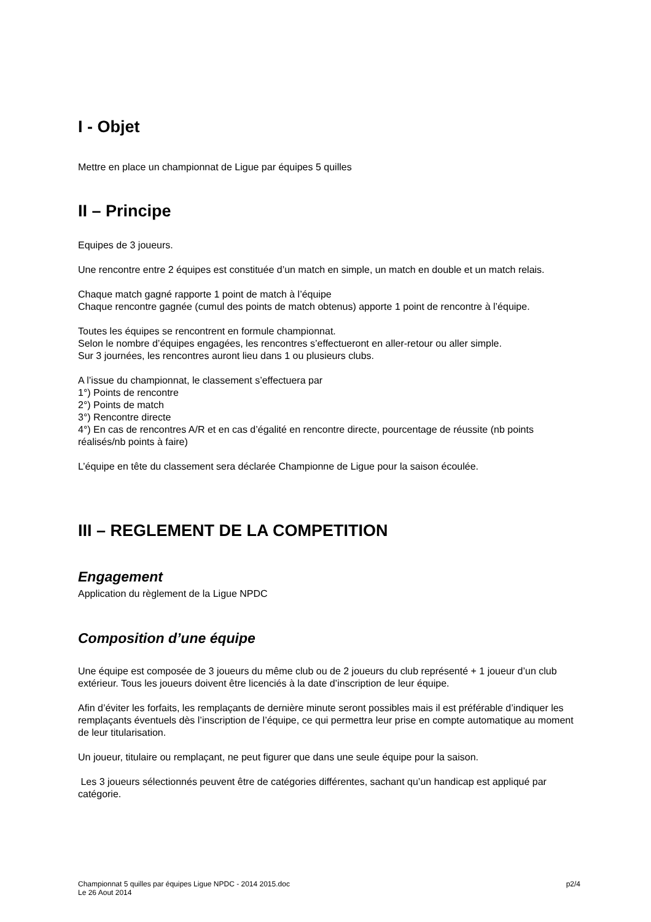I - Objet
Mettre en place un championnat de Ligue par équipes 5 quilles
II – Principe
Equipes de 3 joueurs.
Une rencontre entre 2 équipes est constituée d’un match en simple, un match en double et un match relais.
Chaque match gagné rapporte 1 point de match à l’équipe
Chaque rencontre gagnée (cumul des points de match obtenus) apporte 1 point de rencontre à l’équipe.
Toutes les équipes se rencontrent en formule championnat.
Selon le nombre d’équipes engagées, les rencontres s’effectueront en aller-retour ou aller simple.
Sur 3 journées, les rencontres auront lieu dans 1 ou plusieurs clubs.
A l’issue du championnat, le classement s’effectuera par
1°) Points de rencontre
2°) Points de match
3°) Rencontre directe
4°) En cas de rencontres A/R et en cas d’égalité en rencontre directe, pourcentage de réussite (nb points réalisés/nb points à faire)
L’équipe en tête du classement sera déclarée Championne de Ligue pour la saison écoulée.
III – REGLEMENT DE LA COMPETITION
Engagement
Application du règlement de la Ligue NPDC
Composition d’une équipe
Une équipe est composée de 3 joueurs du même club ou de 2 joueurs du club représenté + 1 joueur d’un club extérieur. Tous les joueurs doivent être licenciés à la date d’inscription de leur équipe.
Afin d’éviter les forfaits, les remplaçants de dernière minute seront possibles mais il est préférable d’indiquer les remplaçants éventuels dès l’inscription de l’équipe, ce qui permettra leur prise en compte automatique au moment de leur titularisation.
Un joueur, titulaire ou remplaçant, ne peut figurer que dans une seule équipe pour la saison.
Les 3 joueurs sélectionnés peuvent être de catégories différentes, sachant qu’un handicap est appliqué par catégorie.
Championnat 5 quilles par équipes Ligue NPDC - 2014 2015.doc
Le 26 Aout 2014
p2/4